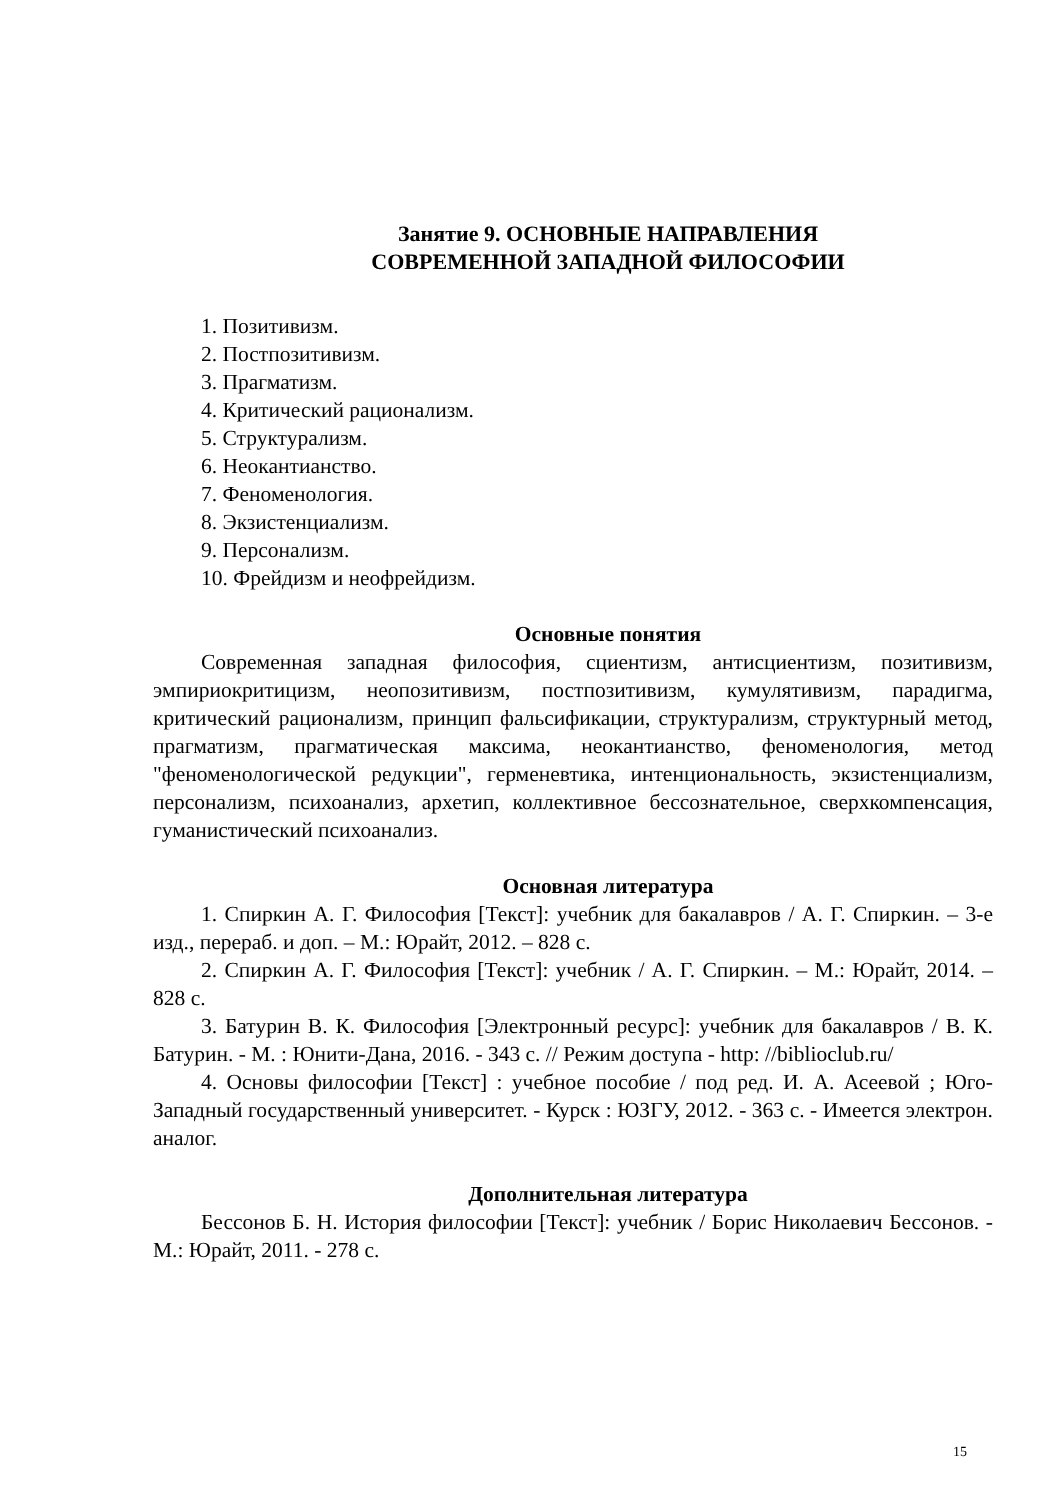Занятие 9. ОСНОВНЫЕ НАПРАВЛЕНИЯ
СОВРЕМЕННОЙ ЗАПАДНОЙ ФИЛОСОФИИ
1. Позитивизм.
2. Постпозитивизм.
3. Прагматизм.
4. Критический рационализм.
5. Структурализм.
6. Неокантианство.
7. Феноменология.
8. Экзистенциализм.
9. Персонализм.
10. Фрейдизм и неофрейдизм.
Основные понятия
Современная западная философия, сциентизм, антисциентизм, позитивизм, эмпириокритицизм, неопозитивизм, постпозитивизм, кумулятивизм, парадигма, критический рационализм, принцип фальсификации, структурализм, структурный метод, прагматизм, прагматическая максима, неокантианство, феноменология, метод "феноменологической редукции", герменевтика, интенциональность, экзистенциализм, персонализм, психоанализ, архетип, коллективное бессознательное, сверхкомпенсация, гуманистический психоанализ.
Основная литература
1. Спиркин А. Г. Философия [Текст]: учебник для бакалавров / А. Г. Спиркин. – 3-е изд., перераб. и доп. – М.: Юрайт, 2012. – 828 с.
2. Спиркин А. Г. Философия [Текст]: учебник / А. Г. Спиркин. – М.: Юрайт, 2014. – 828 с.
3. Батурин В. К. Философия [Электронный ресурс]: учебник для бакалавров / В. К. Батурин. - М. : Юнити-Дана, 2016. - 343 с. // Режим доступа - http: //biblioclub.ru/
4. Основы философии [Текст] : учебное пособие / под ред. И. А. Асеевой ; Юго-Западный государственный университет. - Курск : ЮЗГУ, 2012. - 363 с. - Имеется электрон. аналог.
Дополнительная литература
Бессонов Б. Н. История философии [Текст]: учебник / Борис Николаевич Бессонов. - М.: Юрайт, 2011. - 278 с.
15